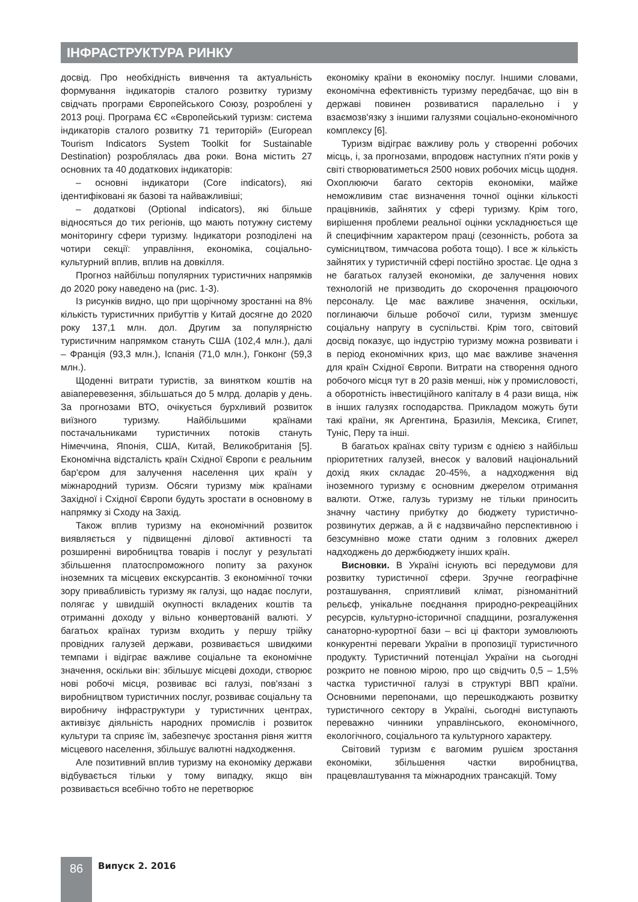ІНФРАСТРУКТУРА РИНКУ
досвід. Про необхідність вивчення та актуальність формування індикаторів сталого розвитку туризму свідчать програми Європейського Союзу, розроблені у 2013 році. Програма ЄС «Європейський туризм: система індикаторів сталого розвитку 71 територій» (European Tourism Indicators System Toolkit for Sustainable Destination) розроблялась два роки. Вона містить 27 основних та 40 додаткових індикаторів:
– основні індикатори (Core indicators), які ідентифіковані як базові та найважливіші;
– додаткові (Optional indicators), які більше відносяться до тих регіонів, що мають потужну систему моніторингу сфери туризму. Індикатори розподілені на чотири секції: управління, економіка, соціально-культурний вплив, вплив на довкілля.
Прогноз найбільш популярних туристичних напрямків до 2020 року наведено на (рис. 1-3).
Із рисунків видно, що при щорічному зростанні на 8% кількість туристичних прибуттів у Китай досягне до 2020 року 137,1 млн. дол. Другим за популярністю туристичним напрямком стануть США (102,4 млн.), далі – Франція (93,3 млн.), Іспанія (71,0 млн.), Гонконг (59,3 млн.).
Щоденні витрати туристів, за винятком коштів на авіаперевезення, збільшаться до 5 млрд. доларів у день. За прогнозами ВТО, очікується бурхливий розвиток виїзного туризму. Найбільшими країнами постачальниками туристичних потоків стануть Німеччина, Японія, США, Китай, Великобританія [5]. Економічна відсталість країн Східної Європи є реальним бар'єром для залучення населення цих країн у міжнародний туризм. Обсяги туризму між країнами Західної і Східної Європи будуть зростати в основному в напрямку зі Сходу на Захід.
Також вплив туризму на економічний розвиток виявляється у підвищенні ділової активності та розширенні виробництва товарів і послуг у результаті збільшення платоспроможного попиту за рахунок іноземних та місцевих екскурсантів. З економічної точки зору привабливість туризму як галузі, що надає послуги, полягає у швидшій окупності вкладених коштів та отриманні доходу у вільно конвертованій валюті. У багатьох країнах туризм входить у першу трійку провідних галузей держави, розвивається швидкими темпами і відіграє важливе соціальне та економічне значення, оскільки він: збільшує місцеві доходи, створює нові робочі місця, розвиває всі галузі, пов'язані з виробництвом туристичних послуг, розвиває соціальну та виробничу інфраструктури у туристичних центрах, активізує діяльність народних промислів і розвиток культури та сприяє їм, забезпечує зростання рівня життя місцевого населення, збільшує валютні надходження.
Але позитивний вплив туризму на економіку держави відбувається тільки у тому випадку, якщо він розвивається всебічно тобто не перетворює
економіку країни в економіку послуг. Іншими словами, економічна ефективність туризму передбачає, що він в державі повинен розвиватися паралельно і у взаємозв'язку з іншими галузями соціально-економічного комплексу [6].
Туризм відіграє важливу роль у створенні робочих місць, і, за прогнозами, впродовж наступних п'яти років у світі створюватиметься 2500 нових робочих місць щодня. Охоплюючи багато секторів економіки, майже неможливим стає визначення точної оцінки кількості працівників, зайнятих у сфері туризму. Крім того, вирішення проблеми реальної оцінки ускладнюється ще й специфічним характером праці (сезонність, робота за сумісництвом, тимчасова робота тощо). І все ж кількість зайнятих у туристичній сфері постійно зростає. Це одна з не багатьох галузей економіки, де залучення нових технологій не призводить до скорочення працюючого персоналу. Це має важливе значення, оскільки, поглинаючи більше робочої сили, туризм зменшує соціальну напругу в суспільстві. Крім того, світовий досвід показує, що індустрію туризму можна розвивати і в період економічних криз, що має важливе значення для країн Східної Європи. Витрати на створення одного робочого місця тут в 20 разів менші, ніж у промисловості, а оборотність інвестиційного капіталу в 4 рази вища, ніж в інших галузях господарства. Прикладом можуть бути такі країни, як Аргентина, Бразилія, Мексика, Єгипет, Туніс, Перу та інші.
В багатьох країнах світу туризм є однією з найбільш пріоритетних галузей, внесок у валовий національний дохід яких складає 20-45%, а надходження від іноземного туризму є основним джерелом отримання валюти. Отже, галузь туризму не тільки приносить значну частину прибутку до бюджету туристично-розвинутих держав, а й є надзвичайно перспективною і безсумнівно може стати одним з головних джерел надходжень до держбюджету інших країн.
Висновки. В Україні існують всі передумови для розвитку туристичної сфери. Зручне географічне розташування, сприятливий клімат, різноманітний рельєф, унікальне поєднання природно-рекреаційних ресурсів, культурно-історичної спадщини, розгалуження санаторно-курортної бази – всі ці фактори зумовлюють конкурентні переваги України в пропозиції туристичного продукту. Туристичний потенціал України на сьогодні розкрито не повною мірою, про що свідчить 0,5 – 1,5% частка туристичної галузі в структурі ВВП країни. Основними перепонами, що перешкоджають розвитку туристичного сектору в Україні, сьогодні виступають переважно чинники управлінського, економічного, екологічного, соціального та культурного характеру.
Світовий туризм є вагомим рушієм зростання економіки, збільшення частки виробництва, працевлаштування та міжнародних трансакцій. Тому
86
Випуск 2. 2016